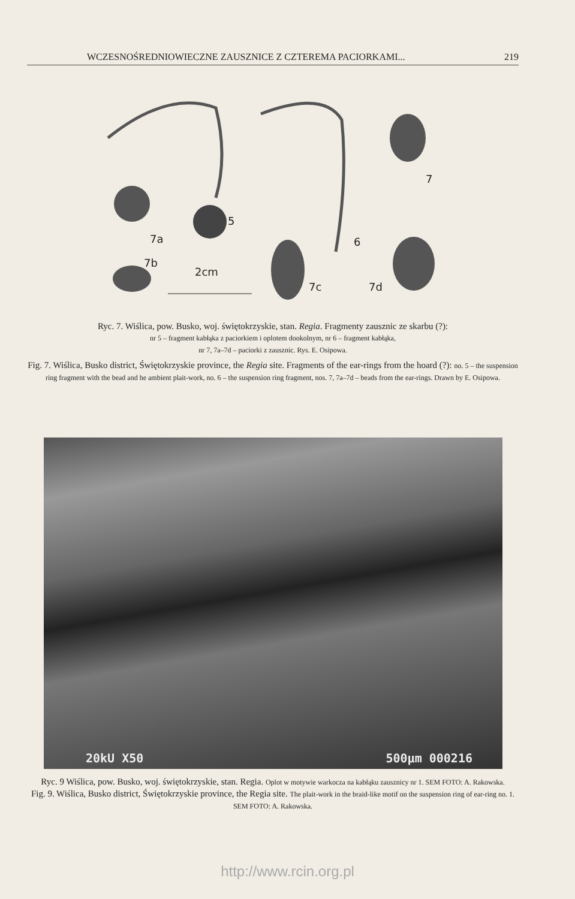WCZESNOŚREDNIOWIECZNE ZAUSZNICE Z CZTEREMA PACIORKAMI... 219
7
7a
5
6
7b
2cm
7c
7d
Ryc. 7. Wiślica, pow. Busko, woj. świętokrzyskie, stan. Regia. Fragmenty zausznic ze skarbu (?):
nr 5 – fragment kabłąka z paciorkiem i oplotem dookolnym, nr 6 – fragment kabłąka,
nr 7, 7a–7d – paciorki z zausznic. Rys. E. Osipowa.
Fig. 7. Wiślica, Busko district, Świętokrzyskie province, the Regia site. Fragments of the ear-rings from the hoard (?): no. 5 – the suspension ring fragment with the bead and he ambient plait-work, no. 6 – the suspension ring fragment, nos. 7, 7a–7d – beads from the ear-rings. Drawn by E. Osipowa.
20kU X50 500µm 000216
Ryc. 9 Wiślica, pow. Busko, woj. świętokrzyskie, stan. Regia. Oplot w motywie warkocza na kabłąku zausznicy nr 1. SEM FOTO: A. Rakowska.
Fig. 9. Wiślica, Busko district, Świętokrzyskie province, the Regia site. The plait-work in the braid-like motif on the suspension ring of ear-ring no. 1. SEM FOTO: A. Rakowska.
http://www.rcin.org.pl